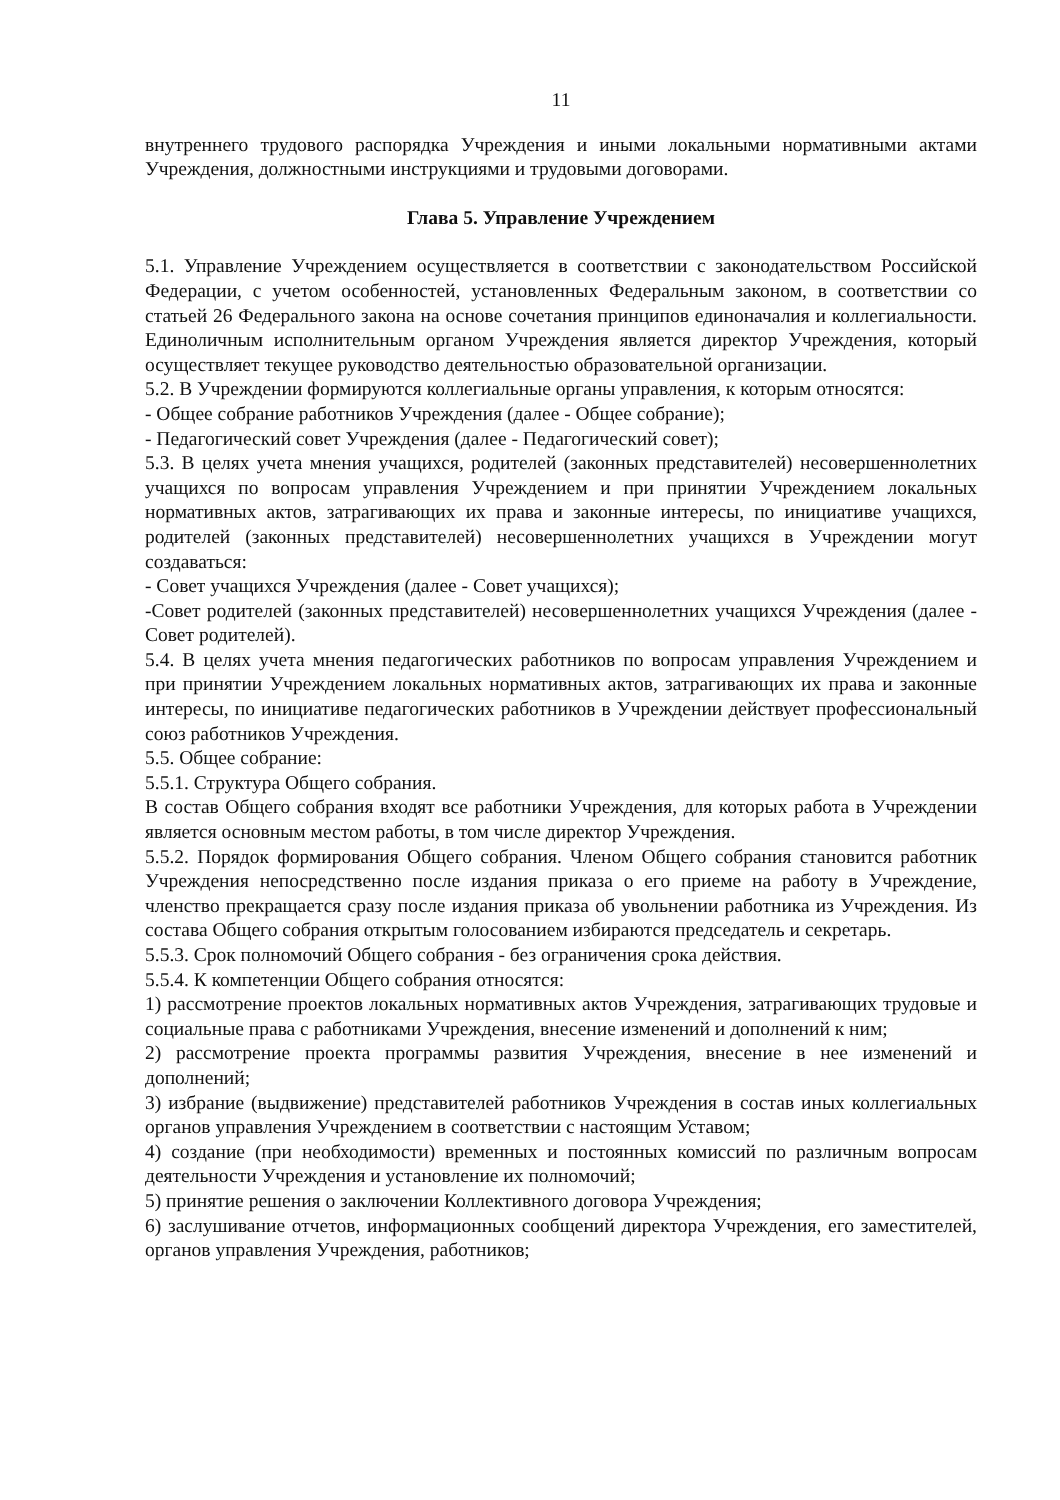11
внутреннего трудового распорядка Учреждения и иными локальными нормативными актами Учреждения, должностными инструкциями и трудовыми договорами.
Глава 5. Управление Учреждением
5.1. Управление Учреждением осуществляется в соответствии с законодательством Российской Федерации, с учетом особенностей, установленных Федеральным законом, в соответствии со статьей 26 Федерального закона на основе сочетания принципов единоначалия и коллегиальности. Единоличным исполнительным органом Учреждения является директор Учреждения, который осуществляет текущее руководство деятельностью образовательной организации.
5.2. В Учреждении формируются коллегиальные органы управления, к которым относятся:
- Общее собрание работников Учреждения (далее - Общее собрание);
- Педагогический совет Учреждения (далее - Педагогический совет);
5.3. В целях учета мнения учащихся, родителей (законных представителей) несовершеннолетних учащихся по вопросам управления Учреждением и при принятии Учреждением локальных нормативных актов, затрагивающих их права и законные интересы, по инициативе учащихся, родителей (законных представителей) несовершеннолетних учащихся в Учреждении могут создаваться:
- Совет учащихся Учреждения (далее - Совет учащихся);
-Совет родителей (законных представителей) несовершеннолетних учащихся Учреждения (далее - Совет родителей).
5.4. В целях учета мнения педагогических работников по вопросам управления Учреждением и при принятии Учреждением локальных нормативных актов, затрагивающих их права и законные интересы, по инициативе педагогических работников в Учреждении действует профессиональный союз работников Учреждения.
5.5. Общее собрание:
5.5.1. Структура Общего собрания.
В состав Общего собрания входят все работники Учреждения, для которых работа в Учреждении является основным местом работы, в том числе директор Учреждения.
5.5.2. Порядок формирования Общего собрания. Членом Общего собрания становится работник Учреждения непосредственно после издания приказа о его приеме на работу в Учреждение, членство прекращается сразу после издания приказа об увольнении работника из Учреждения. Из состава Общего собрания открытым голосованием избираются председатель и секретарь.
5.5.3. Срок полномочий Общего собрания - без ограничения срока действия.
5.5.4. К компетенции Общего собрания относятся:
1) рассмотрение проектов локальных нормативных актов Учреждения, затрагивающих трудовые и социальные права с работниками Учреждения, внесение изменений и дополнений к ним;
2) рассмотрение проекта программы развития Учреждения, внесение в нее изменений и дополнений;
3) избрание (выдвижение) представителей работников Учреждения в состав иных коллегиальных органов управления Учреждением в соответствии с настоящим Уставом;
4) создание (при необходимости) временных и постоянных комиссий по различным вопросам деятельности Учреждения и установление их полномочий;
5) принятие решения о заключении Коллективного договора Учреждения;
6) заслушивание отчетов, информационных сообщений директора Учреждения, его заместителей, органов управления Учреждения, работников;